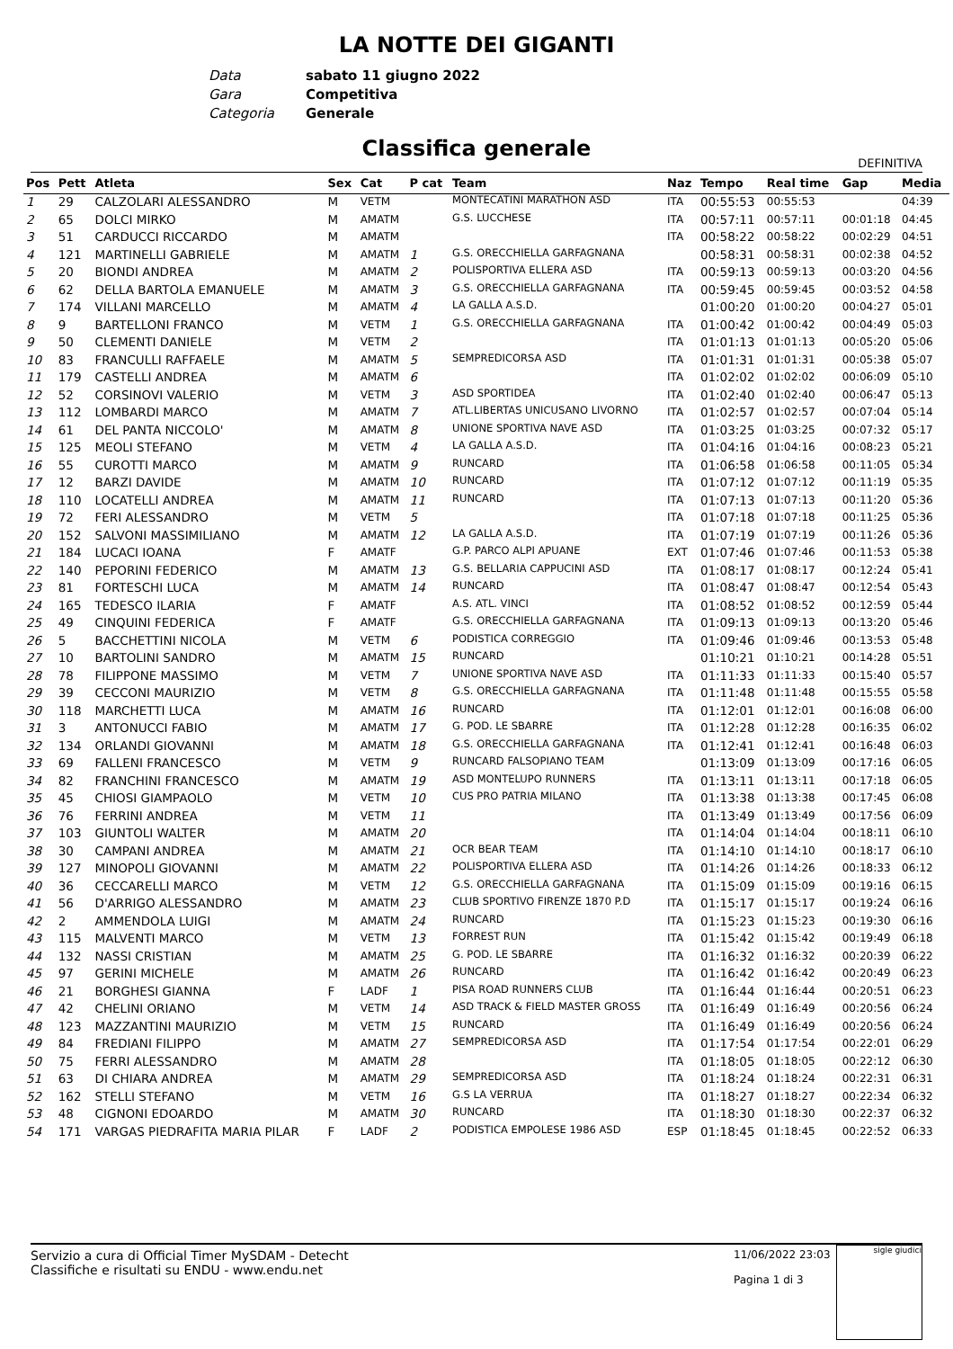LA NOTTE DEI GIGANTI
Data sabato 11 giugno 2022
Gara Competitiva
Categoria Generale
Classifica generale
DEFINITIVA
| Pos | Pett | Atleta | Sex | Cat | P cat | Team | Naz | Tempo | Real time | Gap | Media |
| --- | --- | --- | --- | --- | --- | --- | --- | --- | --- | --- | --- |
| 1 | 29 | CALZOLARI ALESSANDRO | M | VETM | | MONTECATINI MARATHON ASD | ITA | 00:55:53 | 00:55:53 | | 04:39 |
| 2 | 65 | DOLCI MIRKO | M | AMATM | | G.S. LUCCHESE | ITA | 00:57:11 | 00:57:11 | 00:01:18 | 04:45 |
| 3 | 51 | CARDUCCI RICCARDO | M | AMATM | | | ITA | 00:58:22 | 00:58:22 | 00:02:29 | 04:51 |
| 4 | 121 | MARTINELLI GABRIELE | M | AMATM | 1 | G.S. ORECCHIELLA GARFAGNANA | | 00:58:31 | 00:58:31 | 00:02:38 | 04:52 |
| 5 | 20 | BIONDI ANDREA | M | AMATM | 2 | POLISPORTIVA ELLERA ASD | ITA | 00:59:13 | 00:59:13 | 00:03:20 | 04:56 |
| 6 | 62 | DELLA BARTOLA EMANUELE | M | AMATM | 3 | G.S. ORECCHIELLA GARFAGNANA | ITA | 00:59:45 | 00:59:45 | 00:03:52 | 04:58 |
| 7 | 174 | VILLANI MARCELLO | M | AMATM | 4 | LA GALLA A.S.D. | | 01:00:20 | 01:00:20 | 00:04:27 | 05:01 |
| 8 | 9 | BARTELLONI FRANCO | M | VETM | 1 | G.S. ORECCHIELLA GARFAGNANA | ITA | 01:00:42 | 01:00:42 | 00:04:49 | 05:03 |
| 9 | 50 | CLEMENTI DANIELE | M | VETM | 2 | | ITA | 01:01:13 | 01:01:13 | 00:05:20 | 05:06 |
| 10 | 83 | FRANCULLI RAFFAELE | M | AMATM | 5 | SEMPREDICORSA ASD | ITA | 01:01:31 | 01:01:31 | 00:05:38 | 05:07 |
| 11 | 179 | CASTELLI ANDREA | M | AMATM | 6 | | ITA | 01:02:02 | 01:02:02 | 00:06:09 | 05:10 |
| 12 | 52 | CORSINOVI VALERIO | M | VETM | 3 | ASD SPORTIDEA | ITA | 01:02:40 | 01:02:40 | 00:06:47 | 05:13 |
| 13 | 112 | LOMBARDI MARCO | M | AMATM | 7 | ATL.LIBERTAS UNICUSANO LIVORNO | ITA | 01:02:57 | 01:02:57 | 00:07:04 | 05:14 |
| 14 | 61 | DEL PANTA NICCOLO' | M | AMATM | 8 | UNIONE SPORTIVA NAVE ASD | ITA | 01:03:25 | 01:03:25 | 00:07:32 | 05:17 |
| 15 | 125 | MEOLI STEFANO | M | VETM | 4 | LA GALLA A.S.D. | ITA | 01:04:16 | 01:04:16 | 00:08:23 | 05:21 |
| 16 | 55 | CUROTTI MARCO | M | AMATM | 9 | RUNCARD | ITA | 01:06:58 | 01:06:58 | 00:11:05 | 05:34 |
| 17 | 12 | BARZI DAVIDE | M | AMATM | 10 | RUNCARD | ITA | 01:07:12 | 01:07:12 | 00:11:19 | 05:35 |
| 18 | 110 | LOCATELLI ANDREA | M | AMATM | 11 | RUNCARD | ITA | 01:07:13 | 01:07:13 | 00:11:20 | 05:36 |
| 19 | 72 | FERI ALESSANDRO | M | VETM | 5 | | ITA | 01:07:18 | 01:07:18 | 00:11:25 | 05:36 |
| 20 | 152 | SALVONI MASSIMILIANO | M | AMATM | 12 | LA GALLA A.S.D. | ITA | 01:07:19 | 01:07:19 | 00:11:26 | 05:36 |
| 21 | 184 | LUCACI IOANA | F | AMATF | | G.P. PARCO ALPI APUANE | EXT | 01:07:46 | 01:07:46 | 00:11:53 | 05:38 |
| 22 | 140 | PEPORINI FEDERICO | M | AMATM | 13 | G.S. BELLARIA CAPPUCINI ASD | ITA | 01:08:17 | 01:08:17 | 00:12:24 | 05:41 |
| 23 | 81 | FORTESCHI LUCA | M | AMATM | 14 | RUNCARD | ITA | 01:08:47 | 01:08:47 | 00:12:54 | 05:43 |
| 24 | 165 | TEDESCO ILARIA | F | AMATF | | A.S. ATL. VINCI | ITA | 01:08:52 | 01:08:52 | 00:12:59 | 05:44 |
| 25 | 49 | CINQUINI FEDERICA | F | AMATF | | G.S. ORECCHIELLA GARFAGNANA | ITA | 01:09:13 | 01:09:13 | 00:13:20 | 05:46 |
| 26 | 5 | BACCHETTINI NICOLA | M | VETM | 6 | PODISTICA CORREGGIO | ITA | 01:09:46 | 01:09:46 | 00:13:53 | 05:48 |
| 27 | 10 | BARTOLINI SANDRO | M | AMATM | 15 | RUNCARD | | 01:10:21 | 01:10:21 | 00:14:28 | 05:51 |
| 28 | 78 | FILIPPONE MASSIMO | M | VETM | 7 | UNIONE SPORTIVA NAVE ASD | ITA | 01:11:33 | 01:11:33 | 00:15:40 | 05:57 |
| 29 | 39 | CECCONI MAURIZIO | M | VETM | 8 | G.S. ORECCHIELLA GARFAGNANA | ITA | 01:11:48 | 01:11:48 | 00:15:55 | 05:58 |
| 30 | 118 | MARCHETTI LUCA | M | AMATM | 16 | RUNCARD | ITA | 01:12:01 | 01:12:01 | 00:16:08 | 06:00 |
| 31 | 3 | ANTONUCCI FABIO | M | AMATM | 17 | G. POD. LE SBARRE | ITA | 01:12:28 | 01:12:28 | 00:16:35 | 06:02 |
| 32 | 134 | ORLANDI GIOVANNI | M | AMATM | 18 | G.S. ORECCHIELLA GARFAGNANA | ITA | 01:12:41 | 01:12:41 | 00:16:48 | 06:03 |
| 33 | 69 | FALLENI FRANCESCO | M | VETM | 9 | RUNCARD FALSOPIANO TEAM | | 01:13:09 | 01:13:09 | 00:17:16 | 06:05 |
| 34 | 82 | FRANCHINI FRANCESCO | M | AMATM | 19 | ASD MONTELUPO RUNNERS | ITA | 01:13:11 | 01:13:11 | 00:17:18 | 06:05 |
| 35 | 45 | CHIOSI GIAMPAOLO | M | VETM | 10 | CUS PRO PATRIA MILANO | ITA | 01:13:38 | 01:13:38 | 00:17:45 | 06:08 |
| 36 | 76 | FERRINI ANDREA | M | VETM | 11 | | ITA | 01:13:49 | 01:13:49 | 00:17:56 | 06:09 |
| 37 | 103 | GIUNTOLI WALTER | M | AMATM | 20 | | ITA | 01:14:04 | 01:14:04 | 00:18:11 | 06:10 |
| 38 | 30 | CAMPANI ANDREA | M | AMATM | 21 | OCR BEAR TEAM | ITA | 01:14:10 | 01:14:10 | 00:18:17 | 06:10 |
| 39 | 127 | MINOPOLI GIOVANNI | M | AMATM | 22 | POLISPORTIVA ELLERA ASD | ITA | 01:14:26 | 01:14:26 | 00:18:33 | 06:12 |
| 40 | 36 | CECCARELLI MARCO | M | VETM | 12 | G.S. ORECCHIELLA GARFAGNANA | ITA | 01:15:09 | 01:15:09 | 00:19:16 | 06:15 |
| 41 | 56 | D'ARRIGO ALESSANDRO | M | AMATM | 23 | CLUB SPORTIVO FIRENZE 1870 P.D | ITA | 01:15:17 | 01:15:17 | 00:19:24 | 06:16 |
| 42 | 2 | AMMENDOLA LUIGI | M | AMATM | 24 | RUNCARD | ITA | 01:15:23 | 01:15:23 | 00:19:30 | 06:16 |
| 43 | 115 | MALVENTI MARCO | M | VETM | 13 | FORREST RUN | ITA | 01:15:42 | 01:15:42 | 00:19:49 | 06:18 |
| 44 | 132 | NASSI CRISTIAN | M | AMATM | 25 | G. POD. LE SBARRE | ITA | 01:16:32 | 01:16:32 | 00:20:39 | 06:22 |
| 45 | 97 | GERINI MICHELE | M | AMATM | 26 | RUNCARD | ITA | 01:16:42 | 01:16:42 | 00:20:49 | 06:23 |
| 46 | 21 | BORGHESI GIANNA | F | LADF | 1 | PISA ROAD RUNNERS CLUB | ITA | 01:16:44 | 01:16:44 | 00:20:51 | 06:23 |
| 47 | 42 | CHELINI ORIANO | M | VETM | 14 | ASD TRACK & FIELD MASTER GROSS | ITA | 01:16:49 | 01:16:49 | 00:20:56 | 06:24 |
| 48 | 123 | MAZZANTINI MAURIZIO | M | VETM | 15 | RUNCARD | ITA | 01:16:49 | 01:16:49 | 00:20:56 | 06:24 |
| 49 | 84 | FREDIANI FILIPPO | M | AMATM | 27 | SEMPREDICORSA ASD | ITA | 01:17:54 | 01:17:54 | 00:22:01 | 06:29 |
| 50 | 75 | FERRI ALESSANDRO | M | AMATM | 28 | | ITA | 01:18:05 | 01:18:05 | 00:22:12 | 06:30 |
| 51 | 63 | DI CHIARA ANDREA | M | AMATM | 29 | SEMPREDICORSA ASD | ITA | 01:18:24 | 01:18:24 | 00:22:31 | 06:31 |
| 52 | 162 | STELLI STEFANO | M | VETM | 16 | G.S LA VERRUA | ITA | 01:18:27 | 01:18:27 | 00:22:34 | 06:32 |
| 53 | 48 | CIGNONI EDOARDO | M | AMATM | 30 | RUNCARD | ITA | 01:18:30 | 01:18:30 | 00:22:37 | 06:32 |
| 54 | 171 | VARGAS PIEDRAFITA MARIA PILAR | F | LADF | 2 | PODISTICA EMPOLESE 1986 ASD | ESP | 01:18:45 | 01:18:45 | 00:22:52 | 06:33 |
Servizio a cura di Official Timer MySDAM - Detecht
Classifiche e risultati su ENDU - www.endu.net
11/06/2022 23:03
Pagina 1 di 3
sigle giudici